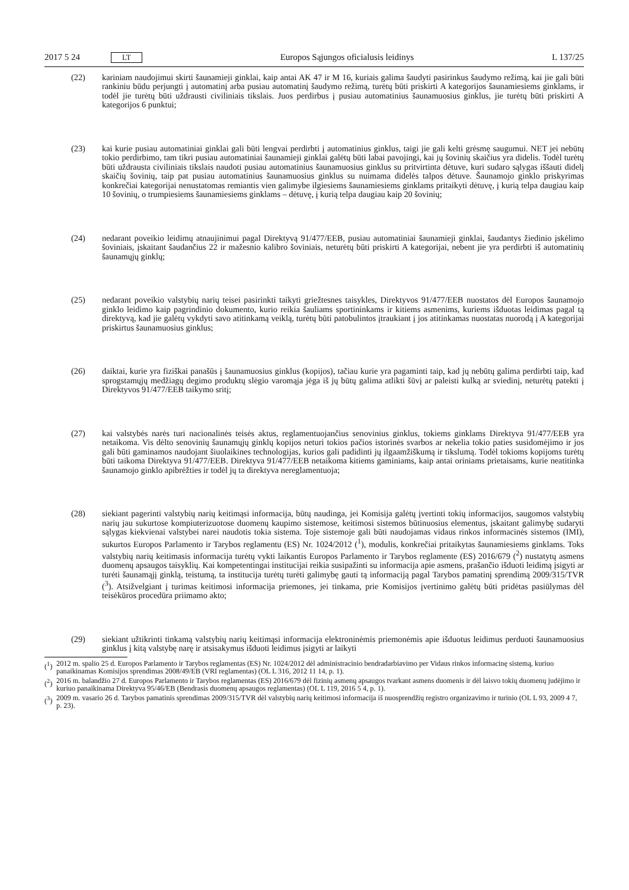2017 5 24 LT
Europos Sąjungos oficialusis leidinys L 137/25
(22) kariniam naudojimui skirti šaunamieji ginklai, kaip antai AK 47 ir M 16, kuriais galima šaudyti pasirinkus šaudymo režimą, kai jie gali būti rankiniu būdu perjungti į automatinį arba pusiau automatinį šaudymo režimą, turėtų būti priskirti A kategorijos šaunamiesiems ginklams, ir todėl jie turėtų būti uždrausti civiliniais tikslais. Juos perdirbus į pusiau automatinius šaunamuosius ginklus, jie turėtų būti priskirti A kategorijos 6 punktui;
(23) kai kurie pusiau automatiniai ginklai gali būti lengvai perdirbti į automatinius ginklus, taigi jie gali kelti grėsmę saugumui. NET jei nebūtų tokio perdirbimo, tam tikri pusiau automatiniai šaunamieji ginklai galėtų būti labai pavojingi, kai jų šovinių skaičius yra didelis. Todėl turėtų būti uždrausta civiliniais tikslais naudoti pusiau automatinius šaunamuosius ginklus su pritvirtinta dėtuve, kuri sudaro sąlygas iššauti didelį skaičių šovinių, taip pat pusiau automatinius šaunamuosius ginklus su nuimama didelės talpos dėtuve. Šaunamojo ginklo priskyrimas konkrečiai kategorijai nenustatomas remiantis vien galimybe ilgiesiems šaunamiesiems ginklams pritaikyti dėtuvę, į kurią telpa daugiau kaip 10 šovinių, o trumpiesiems šaunamiesiems ginklams – dėtuvę, į kurią telpa daugiau kaip 20 šovinių;
(24) nedarant poveikio leidimų atnaujinimui pagal Direktyvą 91/477/EEB, pusiau automatiniai šaunamieji ginklai, šaudantys žiedinio įskėlimo šoviniais, įskaitant šaudančius 22 ir mažesnio kalibro šoviniais, neturėtų būti priskirti A kategorijai, nebent jie yra perdirbti iš automatinių šaunamųjų ginklų;
(25) nedarant poveikio valstybių narių teisei pasirinkti taikyti griežtesnes taisykles, Direktyvos 91/477/EEB nuostatos dėl Europos šaunamojo ginklo leidimo kaip pagrindinio dokumento, kurio reikia šauliams sportininkams ir kitiems asmenims, kuriems išduotas leidimas pagal tą direktyvą, kad jie galėtų vykdyti savo atitinkamą veiklą, turėtų būti patobulintos įtraukiant į jos atitinkamas nuostatas nuorodą į A kategorijai priskirtus šaunamuosius ginklus;
(26) daiktai, kurie yra fiziškai panašūs į šaunamuosius ginklus (kopijos), tačiau kurie yra pagaminti taip, kad jų nebūtų galima perdirbti taip, kad sprogstamųjų medžiagų degimo produktų slėgio varomąja jėga iš jų būtų galima atlikti šūvį ar paleisti kulką ar sviedinį, neturėtų patekti į Direktyvos 91/477/EEB taikymo sritį;
(27) kai valstybės narės turi nacionalinės teisės aktus, reglamentuojančius senovinius ginklus, tokiems ginklams Direktyva 91/477/EEB yra netaikoma. Vis dėlto senovinių šaunamųjų ginklų kopijos neturi tokios pačios istorinės svarbos ar nekelia tokio paties susidomėjimo ir jos gali būti gaminamos naudojant šiuolaikines technologijas, kurios gali padidinti jų ilgaamžiškumą ir tikslumą. Todėl tokioms kopijoms turėtų būti taikoma Direktyva 91/477/EEB. Direktyva 91/477/EEB netaikoma kitiems gaminiams, kaip antai oriniams prietaisams, kurie neatitinka šaunamojo ginklo apibrėžties ir todėl jų ta direktyva nereglamentuoja;
(28) siekiant pagerinti valstybių narių keitimąsi informacija, būtų naudinga, jei Komisija galėtų įvertinti tokių informacijos, saugomos valstybių narių jau sukurtose kompiuterizuotose duomenų kaupimo sistemose, keitimosi sistemos būtinuosius elementus, įskaitant galimybę sudaryti sąlygas kiekvienai valstybei narei naudotis tokia sistema. Toje sistemoje gali būti naudojamas vidaus rinkos informacinės sistemos (IMI), sukurtos Europos Parlamento ir Tarybos reglamentu (ES) Nr. 1024/2012 (<sup>1</sup>), modulis, konkrečiai pritaikytas šaunamiesiems ginklams. Toks valstybių narių keitimasis informacija turėtų vykti laikantis Europos Parlamento ir Tarybos reglamente (ES) 2016/679 (<sup>2</sup>) nustatytų asmens duomenų apsaugos taisyklių. Kai kompetentingai institucijai reikia susipažinti su informacija apie asmens, prašančio išduoti leidimą įsigyti ar turėti šaunamąjį ginklą, teistumą, ta institucija turėtų turėti galimybę gauti tą informaciją pagal Tarybos pamatinį sprendimą 2009/315/TVR (<sup>3</sup>). Atsi­žvelgiant į turimas keitimosi informacija priemones, jei tinkama, prie Komisijos įvertinimo galėtų būti pridėtas pasiūlymas dėl teisėkūros procedūra priimamo akto;
(29) siekiant užtikrinti tinkamą valstybių narių keitimąsi informacija elektroninėmis priemonėmis apie išduotus leidimus perduoti šaunamuosius ginklus į kitą valstybę narę ir atsisakymus išduoti leidimus įsigyti ar laikyti
(<sup>1</sup>)
2012 m. spalio 25 d. Europos Parlamento ir Tarybos reglamentas (ES) Nr. 1024/2012 dėl administracinio bendradarbiavimo per Vidaus rinkos informacinę sistemą, kuriuo panaikinamas Komisijos sprendimas 2008/49/EB (VRI reglamentas) (OL L 316, 2012 11 14, p. 1).
(<sup>2</sup>)
2016 m. balandžio 27 d. Europos Parlamento ir Tarybos reglamentas (ES) 2016/679 dėl fizinių asmenų apsaugos tvarkant asmens duomenis ir dėl laisvo tokių duomenų judėjimo ir kuriuo panaikinama Direktyva 95/46/EB (Bendrasis duomenų apsaugos reglamentas) (OL L 119, 2016 5 4, p. 1).
(<sup>3</sup>)
2009 m. vasario 26 d. Tarybos pamatinis sprendimas 2009/315/TVR dėl valstybių narių keitimosi informacija iš nuosprendžių registro organizavimo ir turinio (OL L 93, 2009 4 7, p. 23).